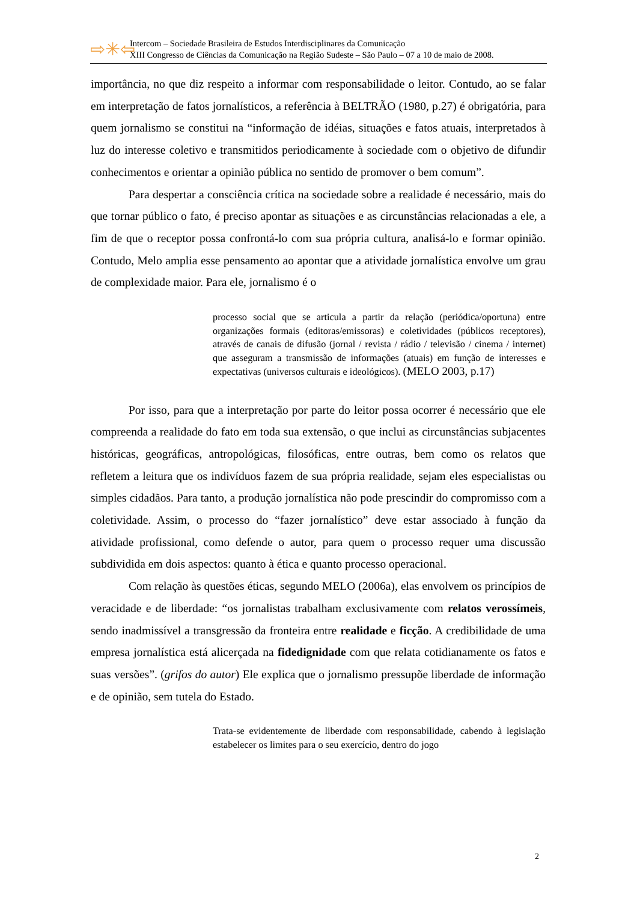⇨✳⇦
Intercom – Sociedade Brasileira de Estudos Interdisciplinares da Comunicação
XIII Congresso de Ciências da Comunicação na Região Sudeste – São Paulo – 07 a 10 de maio de 2008.
importância, no que diz respeito a informar com responsabilidade o leitor. Contudo, ao se falar em interpretação de fatos jornalísticos, a referência à BELTRÃO (1980, p.27) é obrigatória, para quem jornalismo se constitui na “informação de idéias, situações e fatos atuais, interpretados à luz do interesse coletivo e transmitidos periodicamente à sociedade com o objetivo de difundir conhecimentos e orientar a opinião pública no sentido de promover o bem comum”.
Para despertar a consciência crítica na sociedade sobre a realidade é necessário, mais do que tornar público o fato, é preciso apontar as situações e as circunstâncias relacionadas a ele, a fim de que o receptor possa confrontá-lo com sua própria cultura, analisá-lo e formar opinião. Contudo, Melo amplia esse pensamento ao apontar que a atividade jornalística envolve um grau de complexidade maior. Para ele, jornalismo é o
processo social que se articula a partir da relação (periódica/oportuna) entre organizações formais (editoras/emissoras) e coletividades (públicos receptores), através de canais de difusão (jornal / revista / rádio / televisão / cinema / internet) que asseguram a transmissão de informações (atuais) em função de interesses e expectativas (universos culturais e ideológicos). (MELO 2003, p.17)
Por isso, para que a interpretação por parte do leitor possa ocorrer é necessário que ele compreenda a realidade do fato em toda sua extensão, o que inclui as circunstâncias subjacentes históricas, geográficas, antropológicas, filosóficas, entre outras, bem como os relatos que refletem a leitura que os indivíduos fazem de sua própria realidade, sejam eles especialistas ou simples cidadãos. Para tanto, a produção jornalística não pode prescindir do compromisso com a coletividade. Assim, o processo do “fazer jornalístico” deve estar associado à função da atividade profissional, como defende o autor, para quem o processo requer uma discussão subdividida em dois aspectos: quanto à ética e quanto processo operacional.
Com relação às questões éticas, segundo MELO (2006a), elas envolvem os princípios de veracidade e de liberdade: “os jornalistas trabalham exclusivamente com relatos verossímeis, sendo inadmissível a transgressão da fronteira entre realidade e ficção. A credibilidade de uma empresa jornalística está alicerçada na fidedignidade com que relata cotidianamente os fatos e suas versões”. (grifos do autor) Ele explica que o jornalismo pressupõe liberdade de informação e de opinião, sem tutela do Estado.
Trata-se evidentemente de liberdade com responsabilidade, cabendo à legislação estabelecer os limites para o seu exercício, dentro do jogo
2